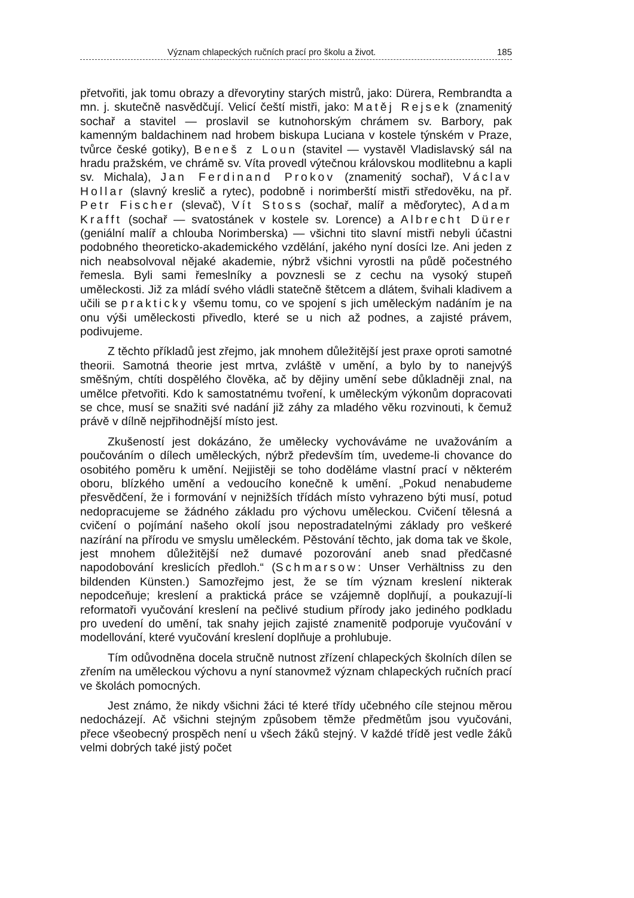Význam chlapeckých ručních prací pro školu a život. 185
přetvořiti, jak tomu obrazy a dřevorytiny starých mistrů, jako: Dürera, Rembrandta a mn. j. skutečně nasvědčují. Velicí čeští mistři, jako: Matěj Rejsek (znamenitý sochař a stavitel — proslavil se kutnohorským chrámem sv. Barbory, pak kamenným baldachinem nad hrobem biskupa Luciana v kostele týnském v Praze, tvůrce české gotiky), Beneš z Loun (stavitel — vystavěl Vladislavský sál na hradu pražském, ve chrámě sv. Víta provedl výtečnou královskou modlitebnu a kapli sv. Michala), Jan Ferdinand Prokov (znamenitý sochař), Václav Hollar (slavný kreslič a rytec), podobně i norimberští mistři středověku, na př. Petr Fischer (slevač), Vít Stoss (sochař, malíř a měďorytec), Adam Krafft (sochař — svatostánek v kostele sv. Lorence) a Albrecht Dürer (geniální malíř a chlouba Norimberska) — všichni tito slavní mistři nebyli účastni podobného theoreticko-akademického vzdělání, jakého nyní dosíci lze. Ani jeden z nich neabsolvoval nějaké akademie, nýbrž všichni vyrostli na půdě počestného řemesla. Byli sami řemeslníky a povznesli se z cechu na vysoký stupeň uměleckosti. Již za mládí svého vládli statečně štětcem a dlátem, švihali kladivem a učili se prakticky všemu tomu, co ve spojení s jich uměleckým nadáním je na onu výši uměleckosti přivedlo, které se u nich až podnes, a zajisté právem, podivujeme.
Z těchto příkladů jest zřejmo, jak mnohem důležitější jest praxe oproti samotné theorii. Samotná theorie jest mrtva, zvláště v umění, a bylo by to nanejvýš směšným, chtíti dospělého člověka, ač by dějiny umění sebe důkladněji znal, na umělce přetvořiti. Kdo k samostatnému tvoření, k uměleckým výkonům dopracovati se chce, musí se snažiti své nadání již záhy za mladého věku rozvinouti, k čemuž právě v dílně nejpřihodnější místo jest.
Zkušeností jest dokázáno, že umělecky vychováváme ne uvažováním a poučováním o dílech uměleckých, nýbrž především tím, uvedeme-li chovance do osobitého poměru k umění. Nejjistěji se toho doděláme vlastní prací v některém oboru, blízkého umění a vedoucího konečně k umění. „Pokud nenabudeme přesvědčení, že i formování v nejnižších třídách místo vyhrazeno býti musí, potud nedopracujeme se žádného základu pro výchovu uměleckou. Cvičení tělesná a cvičení o pojímání našeho okolí jsou nepostradatelnými základy pro veškeré nazírání na přírodu ve smyslu uměleckém. Pěstování těchto, jak doma tak ve škole, jest mnohem důležitější než dumavé pozorování aneb snad předčasné napodobování kreslicích předloh.“ (Schmarsow: Unser Verhältniss zu den bildenden Künsten.) Samozřejmo jest, že se tím význam kreslení nikterak nepodceňuje; kreslení a praktická práce se vzájemně doplňují, a poukazují-li reformatoři vyučování kreslení na pečlivé studium přírody jako jediného podkladu pro uvedení do umění, tak snahy jejich zajisté znamenitě podporuje vyučování v modellování, které vyučování kreslení doplňuje a prohlubuje.
Tím odůvodněna docela stručně nutnost zřízení chlapeckých školních dílen se zřením na uměleckou výchovu a nyní stanovmež význam chlapeckých ručních prací ve školách pomocných.
Jest známo, že nikdy všichni žáci té které třídy učebného cíle stejnou měrou nedocházejí. Ač všichni stejným způsobem těmže předmětům jsou vyučováni, přece všeobecný prospěch není u všech žáků stejný. V každé třídě jest vedle žáků velmi dobrých také jistý počet